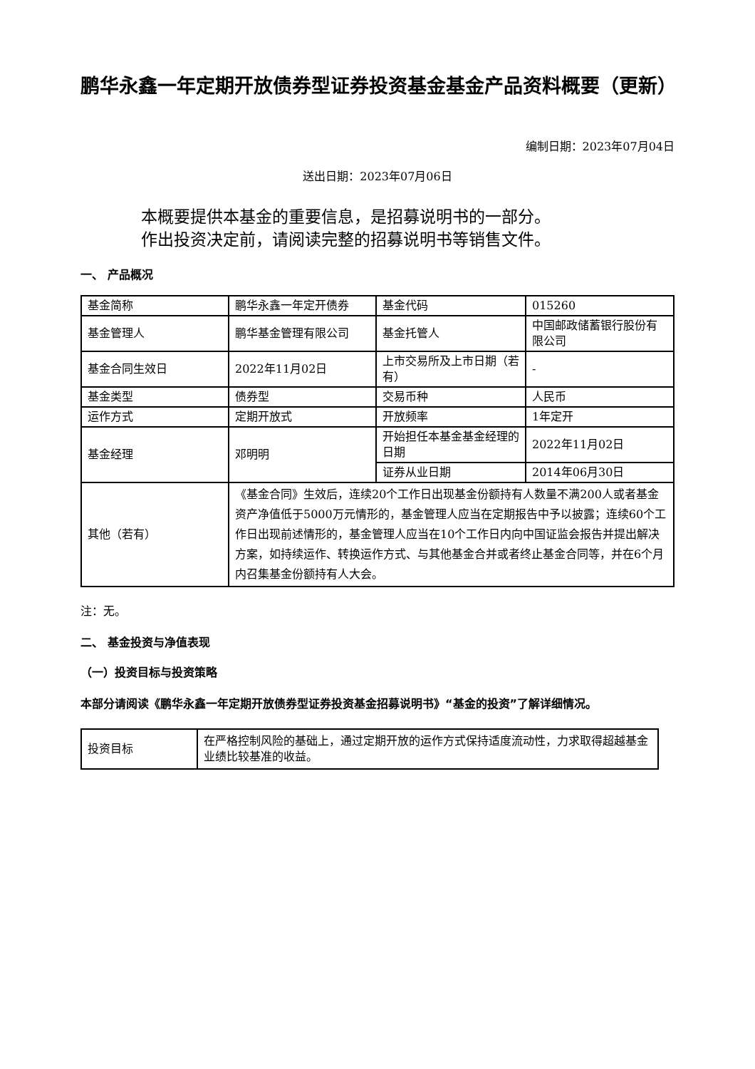鹏华永鑫一年定期开放债券型证券投资基金基金产品资料概要（更新）
编制日期：2023年07月04日
送出日期：2023年07月06日
本概要提供本基金的重要信息，是招募说明书的一部分。
作出投资决定前，请阅读完整的招募说明书等销售文件。
一、 产品概况
| 基金简称 | 鹏华永鑫一年定开债券 | 基金代码 | 015260 |
| 基金管理人 | 鹏华基金管理有限公司 | 基金托管人 | 中国邮政储蓄银行股份有限公司 |
| 基金合同生效日 | 2022年11月02日 | 上市交易所及上市日期（若有） | - |
| 基金类型 | 债券型 | 交易币种 | 人民币 |
| 运作方式 | 定期开放式 | 开放频率 | 1年定开 |
| 基金经理 | 邓明明 | 开始担任本基金基金经理的日期 | 2022年11月02日 |
| | | 证券从业日期 | 2014年06月30日 |
| 其他（若有） | 《基金合同》生效后，连续20个工作日出现基金份额持有人数量不满200人或者基金资产净值低于5000万元情形的，基金管理人应当在定期报告中予以披露；连续60个工作日出现前述情形的，基金管理人应当在10个工作日内向中国证监会报告并提出解决方案，如持续运作、转换运作方式、与其他基金合并或者终止基金合同等，并在6个月内召集基金份额持有人大会。 | | |
注：无。
二、 基金投资与净值表现
（一）投资目标与投资策略
本部分请阅读《鹏华永鑫一年定期开放债券型证券投资基金招募说明书》“基金的投资”了解详细情况。
| 投资目标 | 在严格控制风险的基础上，通过定期开放的运作方式保持适度流动性，力求取得超越基金业绩比较基准的收益。 |